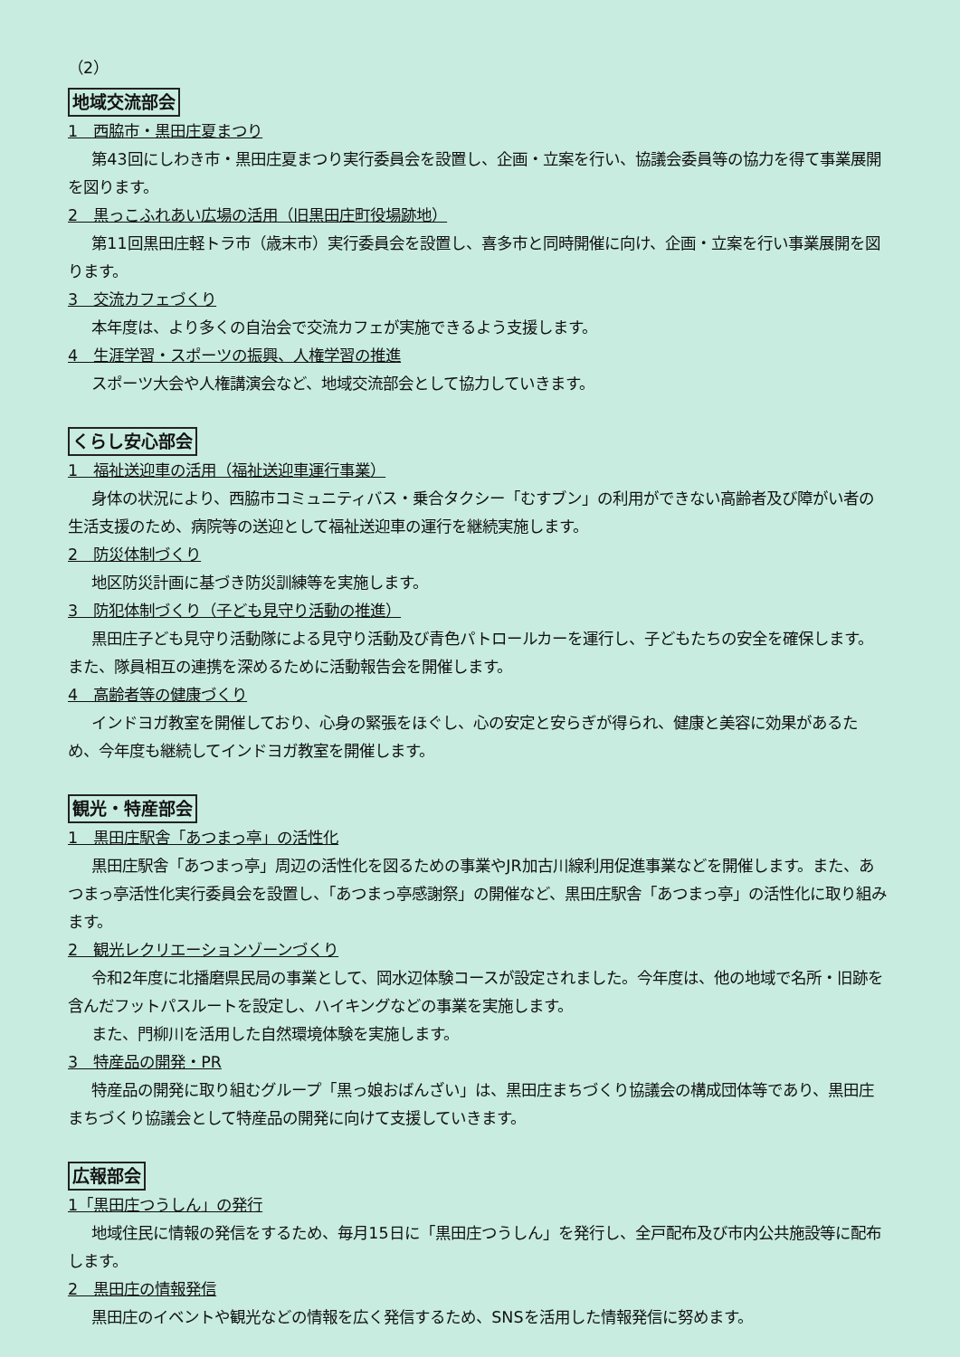（2）
地域交流部会
1　西脇市・黒田庄夏まつり
第43回にしわき市・黒田庄夏まつり実行委員会を設置し、企画・立案を行い、協議会委員等の協力を得て事業展開を図ります。
2　黒っこふれあい広場の活用（旧黒田庄町役場跡地）
第11回黒田庄軽トラ市（歳末市）実行委員会を設置し、喜多市と同時開催に向け、企画・立案を行い事業展開を図ります。
3　交流カフェづくり
本年度は、より多くの自治会で交流カフェが実施できるよう支援します。
4　生涯学習・スポーツの振興、人権学習の推進
スポーツ大会や人権講演会など、地域交流部会として協力していきます。
くらし安心部会
1　福祉送迎車の活用（福祉送迎車運行事業）
身体の状況により、西脇市コミュニティバス・乗合タクシー「むすブン」の利用ができない高齢者及び障がい者の生活支援のため、病院等の送迎として福祉送迎車の運行を継続実施します。
2　防災体制づくり
地区防災計画に基づき防災訓練等を実施します。
3　防犯体制づくり（子ども見守り活動の推進）
黒田庄子ども見守り活動隊による見守り活動及び青色パトロールカーを運行し、子どもたちの安全を確保します。また、隊員相互の連携を深めるために活動報告会を開催します。
4　高齢者等の健康づくり
インドヨガ教室を開催しており、心身の緊張をほぐし、心の安定と安らぎが得られ、健康と美容に効果があるため、今年度も継続してインドヨガ教室を開催します。
観光・特産部会
1　黒田庄駅舎「あつまっ亭」の活性化
黒田庄駅舎「あつまっ亭」周辺の活性化を図るための事業やJR加古川線利用促進事業などを開催します。また、あつまっ亭活性化実行委員会を設置し、「あつまっ亭感謝祭」の開催など、黒田庄駅舎「あつまっ亭」の活性化に取り組みます。
2　観光レクリエーションゾーンづくり
令和2年度に北播磨県民局の事業として、岡水辺体験コースが設定されました。今年度は、他の地域で名所・旧跡を含んだフットパスルートを設定し、ハイキングなどの事業を実施します。
また、門柳川を活用した自然環境体験を実施します。
3　特産品の開発・PR
特産品の開発に取り組むグループ「黒っ娘おばんざい」は、黒田庄まちづくり協議会の構成団体等であり、黒田庄まちづくり協議会として特産品の開発に向けて支援していきます。
広報部会
1「黒田庄つうしん」の発行
地域住民に情報の発信をするため、毎月15日に「黒田庄つうしん」を発行し、全戸配布及び市内公共施設等に配布します。
2　黒田庄の情報発信
黒田庄のイベントや観光などの情報を広く発信するため、SNSを活用した情報発信に努めます。